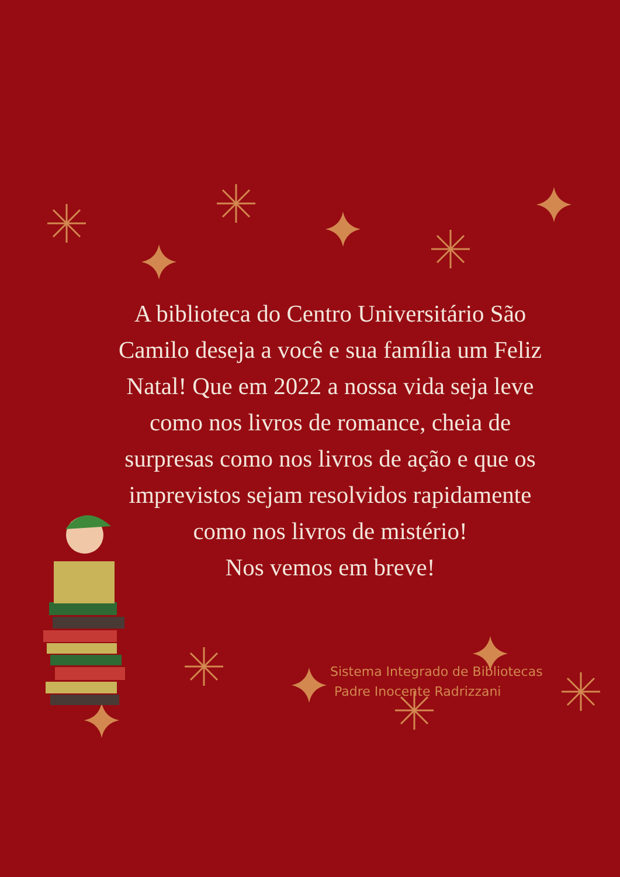A biblioteca do Centro Universitário São Camilo deseja a você e sua família um Feliz Natal! Que em 2022 a nossa vida seja leve como nos livros de romance, cheia de surpresas como nos livros de ação e que os imprevistos sejam resolvidos rapidamente como nos livros de mistério!
Nos vemos em breve!
Sistema Integrado de Bibliotecas
Padre Inocente Radrizzani